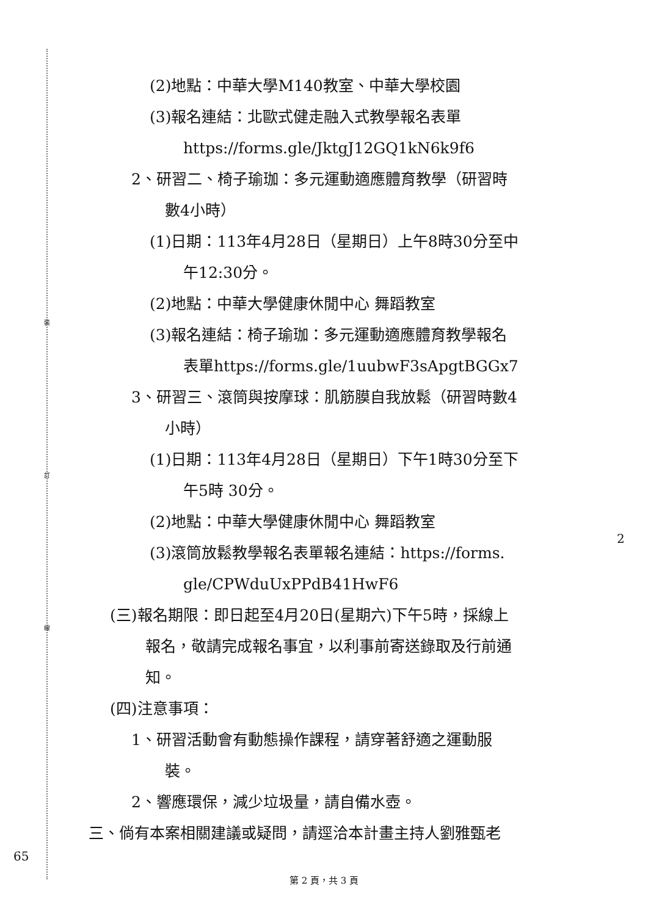裝
訂
線
(2)地點：中華大學M140教室、中華大學校園
(3)報名連結：北歐式健走融入式教學報名表單
https://forms.gle/JktgJ12GQ1kN6k9f6
2、研習二、椅子瑜珈：多元運動適應體育教學（研習時
數4小時）
(1)日期：113年4月28日（星期日）上午8時30分至中
午12:30分。
(2)地點：中華大學健康休閒中心 舞蹈教室
(3)報名連結：椅子瑜珈：多元運動適應體育教學報名
表單https://forms.gle/1uubwF3sApgtBGGx7
3、研習三、滾筒與按摩球：肌筋膜自我放鬆（研習時數4
小時）
(1)日期：113年4月28日（星期日）下午1時30分至下
午5時 30分。
(2)地點：中華大學健康休閒中心 舞蹈教室
(3)滾筒放鬆教學報名表單報名連結：https://forms.
gle/CPWduUxPPdB41HwF6
(三)報名期限：即日起至4月20日(星期六)下午5時，採線上
報名，敬請完成報名事宜，以利事前寄送錄取及行前通
知。
(四)注意事項：
1、研習活動會有動態操作課程，請穿著舒適之運動服
裝。
2、響應環保，減少垃圾量，請自備水壺。
三、倘有本案相關建議或疑問，請逕洽本計畫主持人劉雅甄老
2
65
第 2 頁，共 3 頁